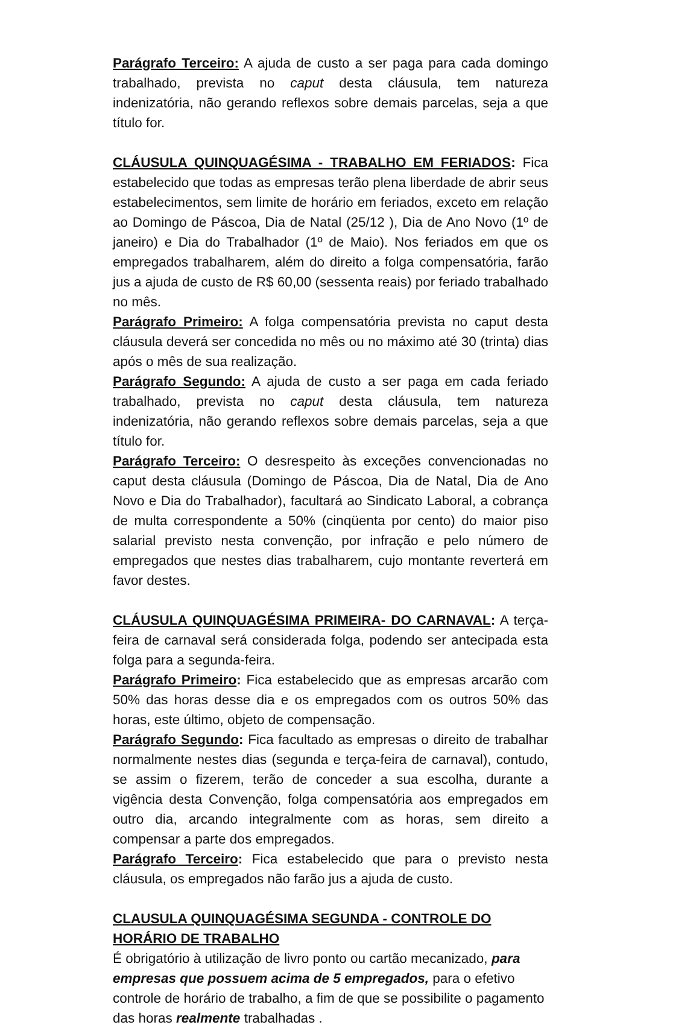Parágrafo Terceiro: A ajuda de custo a ser paga para cada domingo trabalhado, prevista no caput desta cláusula, tem natureza indenizatória, não gerando reflexos sobre demais parcelas, seja a que título for.
CLÁUSULA QUINQUAGÉSIMA - TRABALHO EM FERIADOS: Fica estabelecido que todas as empresas terão plena liberdade de abrir seus estabelecimentos, sem limite de horário em feriados, exceto em relação ao Domingo de Páscoa, Dia de Natal (25/12 ), Dia de Ano Novo (1º de janeiro) e Dia do Trabalhador (1º de Maio). Nos feriados em que os empregados trabalharem, além do direito a folga compensatória, farão jus a ajuda de custo de R$ 60,00 (sessenta reais) por feriado trabalhado no mês.
Parágrafo Primeiro: A folga compensatória prevista no caput desta cláusula deverá ser concedida no mês ou no máximo até 30 (trinta) dias após o mês de sua realização.
Parágrafo Segundo: A ajuda de custo a ser paga em cada feriado trabalhado, prevista no caput desta cláusula, tem natureza indenizatória, não gerando reflexos sobre demais parcelas, seja a que título for.
Parágrafo Terceiro: O desrespeito às exceções convencionadas no caput desta cláusula (Domingo de Páscoa, Dia de Natal, Dia de Ano Novo e Dia do Trabalhador), facultará ao Sindicato Laboral, a cobrança de multa correspondente a 50% (cinqüenta por cento) do maior piso salarial previsto nesta convenção, por infração e pelo número de empregados que nestes dias trabalharem, cujo montante reverterá em favor destes.
CLÁUSULA QUINQUAGÉSIMA PRIMEIRA- DO CARNAVAL: A terça-feira de carnaval será considerada folga, podendo ser antecipada esta folga para a segunda-feira.
Parágrafo Primeiro: Fica estabelecido que as empresas arcarão com 50% das horas desse dia e os empregados com os outros 50% das horas, este último, objeto de compensação.
Parágrafo Segundo: Fica facultado as empresas o direito de trabalhar normalmente nestes dias (segunda e terça-feira de carnaval), contudo, se assim o fizerem, terão de conceder a sua escolha, durante a vigência desta Convenção, folga compensatória aos empregados em outro dia, arcando integralmente com as horas, sem direito a compensar a parte dos empregados.
Parágrafo Terceiro: Fica estabelecido que para o previsto nesta cláusula, os empregados não farão jus a ajuda de custo.
CLAUSULA QUINQUAGÉSIMA SEGUNDA - CONTROLE DO HORÁRIO DE TRABALHO
É obrigatório à utilização de livro ponto ou cartão mecanizado, para empresas que possuem acima de 5 empregados, para o efetivo controle de horário de trabalho, a fim de que se possibilite o pagamento das horas realmente trabalhadas .